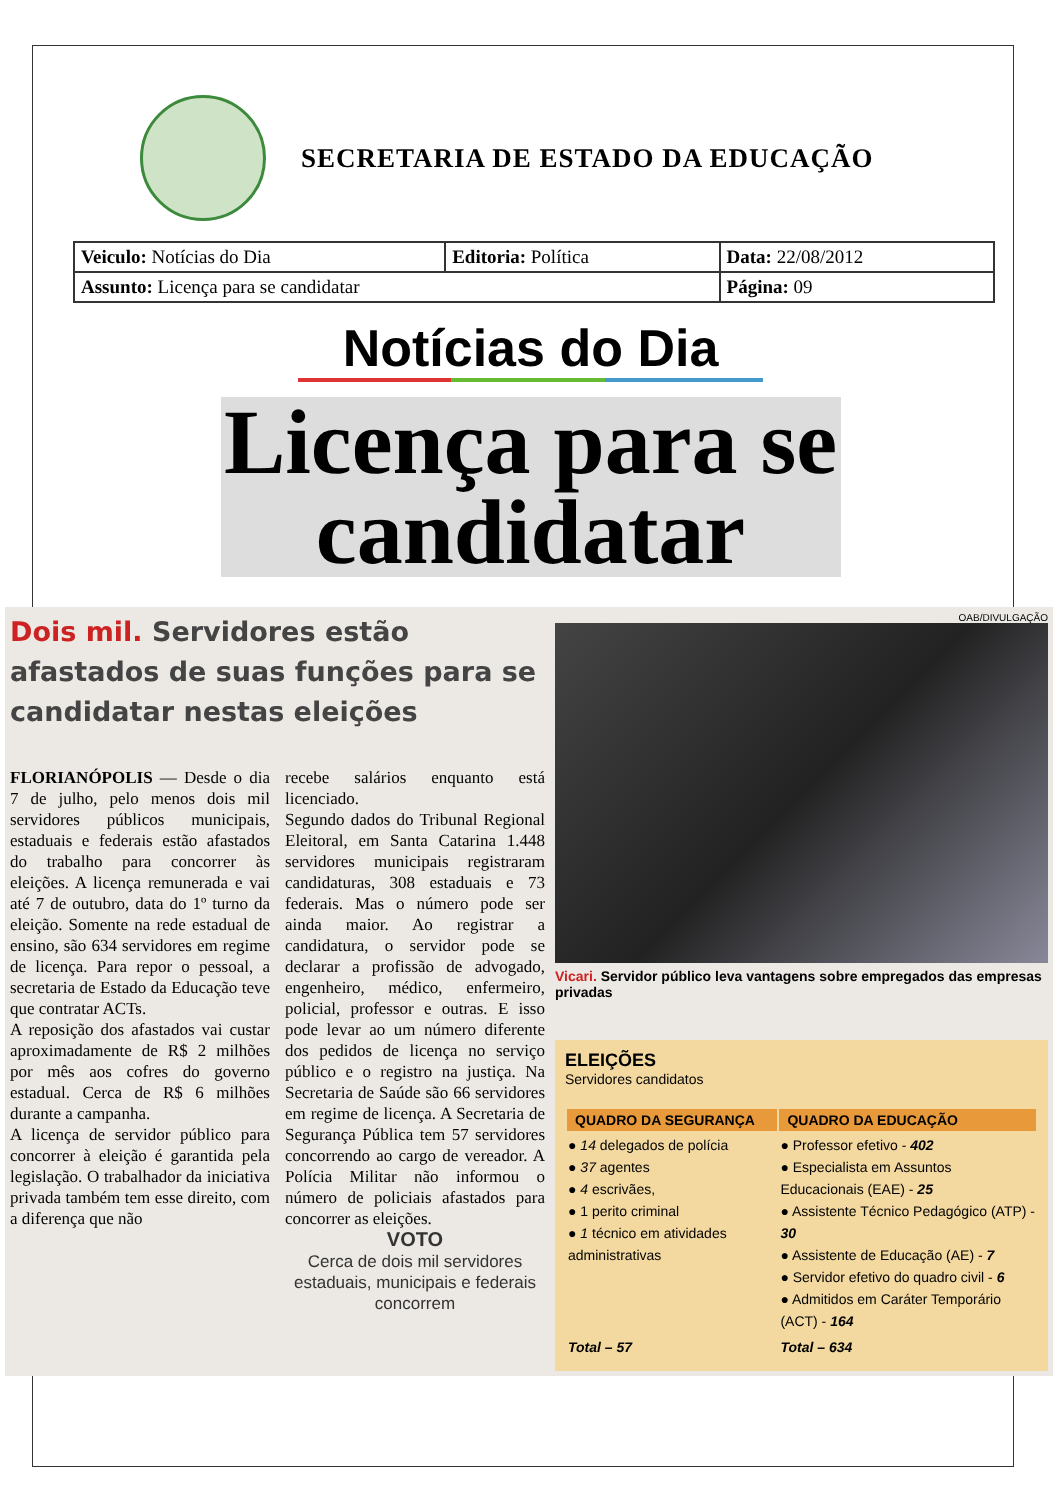SECRETARIA DE ESTADO DA EDUCAÇÃO
| Veiculo: Notícias do Dia | Editoria: Política | Data: 22/08/2012 |
| Assunto: Licença para se candidatar | | Página: 09 |
Notícias do Dia
Licença para se candidatar
Dois mil. Servidores estão afastados de suas funções para se candidatar nestas eleições
FLORIANÓPOLIS — Desde o dia 7 de julho, pelo menos dois mil servidores públicos municipais, estaduais e federais estão afastados do trabalho para concorrer às eleições. A licença remunerada e vai até 7 de outubro, data do 1º turno da eleição. Somente na rede estadual de ensino, são 634 servidores em regime de licença. Para repor o pessoal, a secretaria de Estado da Educação teve que contratar ACTs.
A reposição dos afastados vai custar aproximadamente de R$ 2 milhões por mês aos cofres do governo estadual. Cerca de R$ 6 milhões durante a campanha.
A licença de servidor público para concorrer à eleição é garantida pela legislação. O trabalhador da iniciativa privada também tem esse direito, com a diferença que não
recebe salários enquanto está licenciado.
Segundo dados do Tribunal Regional Eleitoral, em Santa Catarina 1.448 servidores municipais registraram candidaturas, 308 estaduais e 73 federais. Mas o número pode ser ainda maior. Ao registrar a candidatura, o servidor pode se declarar a profissão de advogado, engenheiro, médico, enfermeiro, policial, professor e outras. E isso pode levar ao um número diferente dos pedidos de licença no serviço público e o registro na justiça. Na Secretaria de Saúde são 66 servidores em regime de licença. A Secretaria de Segurança Pública tem 57 servidores concorrendo ao cargo de vereador. A Polícia Militar não informou o número de policiais afastados para concorrer as eleições.
VOTO
Cerca de dois mil servidores estaduais, municipais e federais concorrem
OAB/DIVULGAÇÃO
Vicari. Servidor público leva vantagens sobre empregados das empresas privadas
ELEIÇÕES
Servidores candidatos
| QUADRO DA SEGURANÇA | QUADRO DA EDUCAÇÃO |
| --- | --- |
| ● 14 delegados de polícia ● 37 agentes ● 4 escrivães, ● 1 perito criminal ● 1 técnico em atividades administrativas | ● Professor efetivo - 402 ● Especialista em Assuntos Educacionais (EAE) - 25 ● Assistente Técnico Pedagógico (ATP) - 30 ● Assistente de Educação (AE) - 7 ● Servidor efetivo do quadro civil - 6 ● Admitidos em Caráter Temporário (ACT) - 164 |
| Total – 57 | Total – 634 |